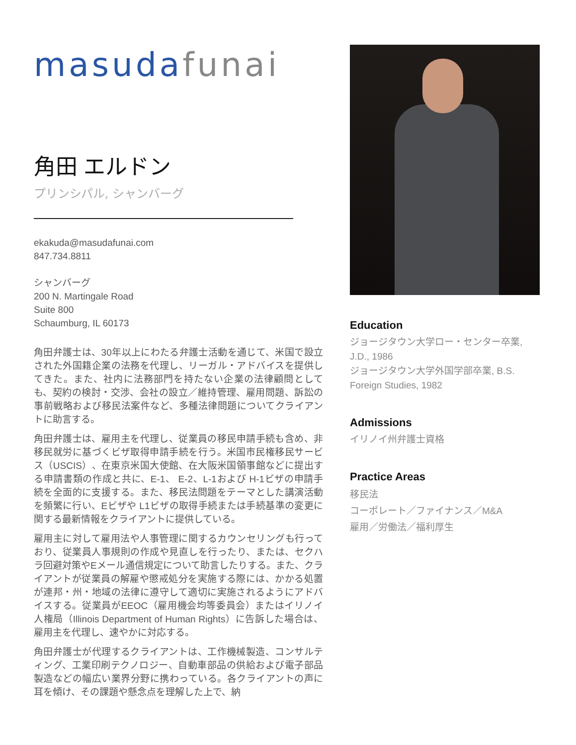masuda funai
角田 エルドン
プリンシパル, シャンバーグ
ekakuda@masudafunai.com
847.734.8811
シャンバーグ
200 N. Martingale Road
Suite 800
Schaumburg, IL 60173
角田弁護士は、30年以上にわたる弁護士活動を通じて、米国で設立された外国籍企業の法務を代理し、リーガル・アドバイスを提供してきた。また、社内に法務部門を持たない企業の法律顧問としても、契約の検討・交渉、会社の設立／維持管理、雇用問題、訴訟の事前戦略および移民法案件など、多種法律問題についてクライアントに助言する。
角田弁護士は、雇用主を代理し、従業員の移民申請手続も含め、非移民就労に基づくビザ取得申請手続を行う。米国市民権移民サービス（USCIS）、在東京米国大使館、在大阪米国領事館などに提出する申請書類の作成と共に、E-1、 E-2、L-1および H-1ビザの申請手続を全面的に支援する。また、移民法問題をテーマとした講演活動を頻繁に行い、Eビザや L1ビザの取得手続または手続基準の変更に関する最新情報をクライアントに提供している。
雇用主に対して雇用法や人事管理に関するカウンセリングも行っており、従業員人事規則の作成や見直しを行ったり、または、セクハラ回避対策やEメール通信規定について助言したりする。また、クライアントが従業員の解雇や懲戒処分を実施する際には、かかる処置が連邦・州・地域の法律に遵守して適切に実施されるようにアドバイスする。従業員がEEOC（雇用機会均等委員会）またはイリノイ人権局（Illinois Department of Human Rights）に告訴した場合は、雇用主を代理し、速やかに対応する。
角田弁護士が代理するクライアントは、工作機械製造、コンサルティング、工業印刷テクノロジー、自動車部品の供給および電子部品製造などの幅広い業界分野に携わっている。各クライアントの声に耳を傾け、その課題や懸念点を理解した上で、納
Education
ジョージタウン大学ロー・センター卒業, J.D., 1986
ジョージタウン大学外国学部卒業, B.S. Foreign Studies, 1982
Admissions
イリノイ州弁護士資格
Practice Areas
移民法
コーポレート／ファイナンス／M&A
雇用／労働法／福利厚生